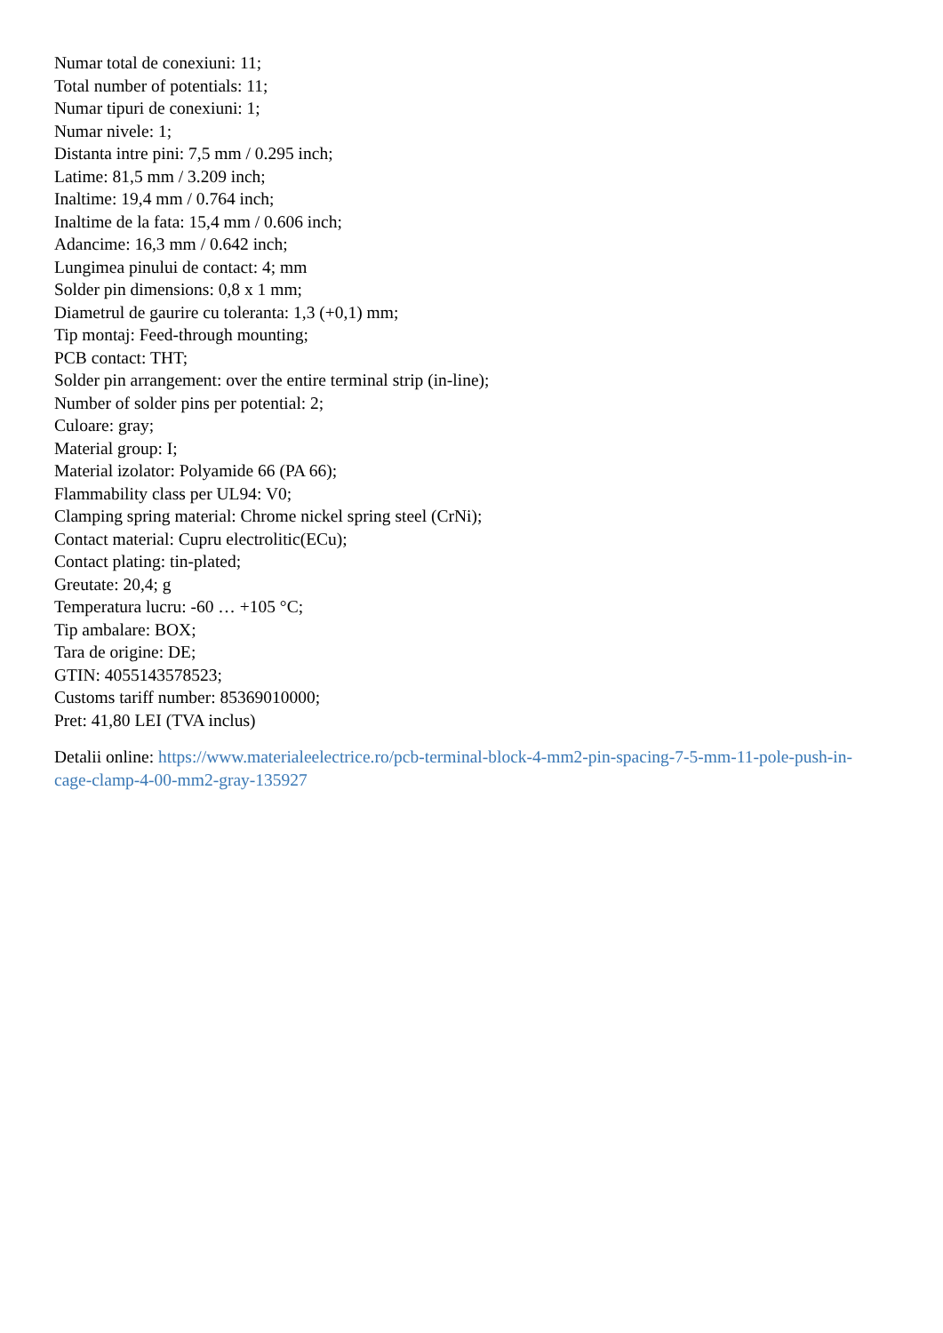Numar total de conexiuni: 11;
Total number of potentials: 11;
Numar tipuri de conexiuni: 1;
Numar nivele: 1;
Distanta intre pini: 7,5 mm / 0.295 inch;
Latime: 81,5 mm / 3.209 inch;
Inaltime: 19,4 mm / 0.764 inch;
Inaltime de la fata: 15,4 mm / 0.606 inch;
Adancime: 16,3 mm / 0.642 inch;
Lungimea pinului de contact: 4; mm
Solder pin dimensions: 0,8 x 1 mm;
Diametrul de gaurire cu toleranta: 1,3 (+0,1) mm;
Tip montaj: Feed-through mounting;
PCB contact: THT;
Solder pin arrangement: over the entire terminal strip (in-line);
Number of solder pins per potential: 2;
Culoare: gray;
Material group: I;
Material izolator: Polyamide 66 (PA 66);
Flammability class per UL94: V0;
Clamping spring material: Chrome nickel spring steel (CrNi);
Contact material: Cupru electrolitic(ECu);
Contact plating: tin-plated;
Greutate: 20,4; g
Temperatura lucru: -60 … +105 °C;
Tip ambalare: BOX;
Tara de origine: DE;
GTIN: 4055143578523;
Customs tariff number: 85369010000;
Pret: 41,80 LEI (TVA inclus)
Detalii online: https://www.materialeelectrice.ro/pcb-terminal-block-4-mm2-pin-spacing-7-5-mm-11-pole-push-in-cage-clamp-4-00-mm2-gray-135927